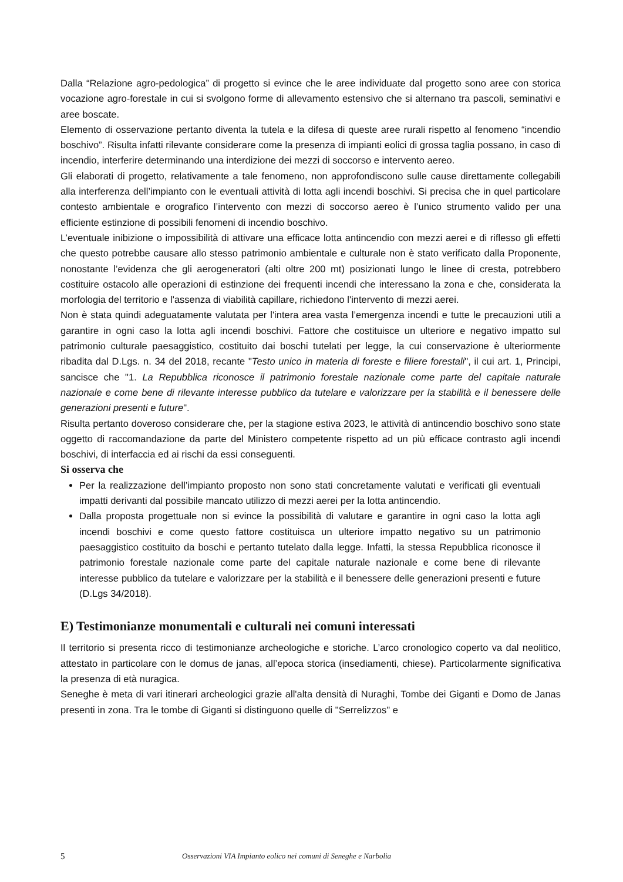Dalla “Relazione agro-pedologica” di progetto si evince che le aree individuate dal progetto sono aree con storica vocazione agro-forestale in cui si svolgono forme di allevamento estensivo che si alternano tra pascoli, seminativi e aree boscate.
Elemento di osservazione pertanto diventa la tutela e la difesa di queste aree rurali rispetto al fenomeno “incendio boschivo”. Risulta infatti rilevante considerare come la presenza di impianti eolici di grossa taglia possano, in caso di incendio, interferire determinando una interdizione dei mezzi di soccorso e intervento aereo.
Gli elaborati di progetto, relativamente a tale fenomeno, non approfondiscono sulle cause direttamente collegabili alla interferenza dell’impianto con le eventuali attività di lotta agli incendi boschivi. Si precisa che in quel particolare contesto ambientale e orografico l’intervento con mezzi di soccorso aereo è l’unico strumento valido per una efficiente estinzione di possibili fenomeni di incendio boschivo.
L’eventuale inibizione o impossibilità di attivare una efficace lotta antincendio con mezzi aerei e di riflesso gli effetti che questo potrebbe causare allo stesso patrimonio ambientale e culturale non è stato verificato dalla Proponente, nonostante l’evidenza che gli aerogeneratori (alti oltre 200 mt) posizionati lungo le linee di cresta, potrebbero costituire ostacolo alle operazioni di estinzione dei frequenti incendi che interessano la zona e che, considerata la morfologia del territorio e l'assenza di viabilità capillare, richiedono l'intervento di mezzi aerei.
Non è stata quindi adeguatamente valutata per l'intera area vasta l’emergenza incendi e tutte le precauzioni utili a garantire in ogni caso la lotta agli incendi boschivi. Fattore che costituisce un ulteriore e negativo impatto sul patrimonio culturale paesaggistico, costituito dai boschi tutelati per legge, la cui conservazione è ulteriormente ribadita dal D.Lgs. n. 34 del 2018, recante "Testo unico in materia di foreste e filiere forestali", il cui art. 1, Principi, sancisce che "1. La Repubblica riconosce il patrimonio forestale nazionale come parte del capitale naturale nazionale e come bene di rilevante interesse pubblico da tutelare e valorizzare per la stabilità e il benessere delle generazioni presenti e future".
Risulta pertanto doveroso considerare che, per la stagione estiva 2023, le attività di antincendio boschivo sono state oggetto di raccomandazione da parte del Ministero competente rispetto ad un più efficace contrasto agli incendi boschivi, di interfaccia ed ai rischi da essi conseguenti.
Si osserva che
Per la realizzazione dell’impianto proposto non sono stati concretamente valutati e verificati gli eventuali impatti derivanti dal possibile mancato utilizzo di mezzi aerei per la lotta antincendio.
Dalla proposta progettuale non si evince la possibilità di valutare e garantire in ogni caso la lotta agli incendi boschivi e come questo fattore costituisca un ulteriore impatto negativo su un patrimonio paesaggistico costituito da boschi e pertanto tutelato dalla legge. Infatti, la stessa Repubblica riconosce il patrimonio forestale nazionale come parte del capitale naturale nazionale e come bene di rilevante interesse pubblico da tutelare e valorizzare per la stabilità e il benessere delle generazioni presenti e future (D.Lgs 34/2018).
E) Testimonianze monumentali e culturali nei comuni interessati
Il territorio si presenta ricco di testimonianze archeologiche e storiche. L’arco cronologico coperto va dal neolitico, attestato in particolare con le domus de janas, all’epoca storica (insediamenti, chiese). Particolarmente significativa la presenza di età nuragica.
Seneghe è meta di vari itinerari archeologici grazie all'alta densità di Nuraghi, Tombe dei Giganti e Domo de Janas presenti in zona. Tra le tombe di Giganti si distinguono quelle di "Serrelizzos" e
5 Osservazioni VIA Impianto eolico nei comuni di Seneghe e Narbolia